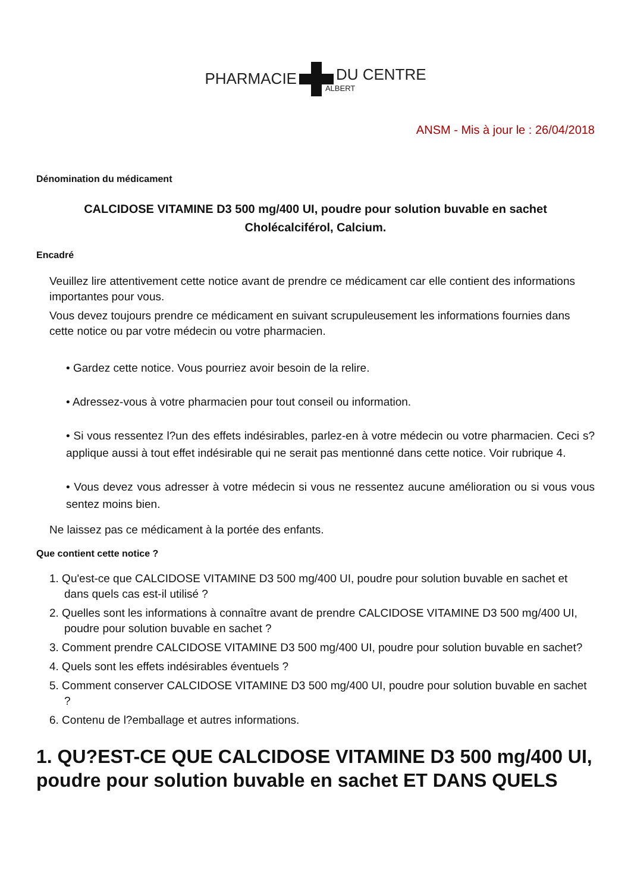PHARMACIE DU CENTRE
ALBERT
ANSM - Mis à jour le : 26/04/2018
Dénomination du médicament
CALCIDOSE VITAMINE D3 500 mg/400 UI, poudre pour solution buvable en sachet
Cholécalciférol, Calcium.
Encadré
Veuillez lire attentivement cette notice avant de prendre ce médicament car elle contient des informations importantes pour vous.
Vous devez toujours prendre ce médicament en suivant scrupuleusement les informations fournies dans cette notice ou par votre médecin ou votre pharmacien.
• Gardez cette notice. Vous pourriez avoir besoin de la relire.
• Adressez-vous à votre pharmacien pour tout conseil ou information.
• Si vous ressentez l?un des effets indésirables, parlez-en à votre médecin ou votre pharmacien. Ceci s?applique aussi à tout effet indésirable qui ne serait pas mentionné dans cette notice. Voir rubrique 4.
• Vous devez vous adresser à votre médecin si vous ne ressentez aucune amélioration ou si vous vous sentez moins bien.
Ne laissez pas ce médicament à la portée des enfants.
Que contient cette notice ?
1. Qu'est-ce que CALCIDOSE VITAMINE D3 500 mg/400 UI, poudre pour solution buvable en sachet et dans quels cas est-il utilisé ?
2. Quelles sont les informations à connaître avant de prendre CALCIDOSE VITAMINE D3 500 mg/400 UI, poudre pour solution buvable en sachet ?
3. Comment prendre CALCIDOSE VITAMINE D3 500 mg/400 UI, poudre pour solution buvable en sachet?
4. Quels sont les effets indésirables éventuels ?
5. Comment conserver CALCIDOSE VITAMINE D3 500 mg/400 UI, poudre pour solution buvable en sachet ?
6. Contenu de l?emballage et autres informations.
1. QU?EST-CE QUE CALCIDOSE VITAMINE D3 500 mg/400 UI, poudre pour solution buvable en sachet ET DANS QUELS